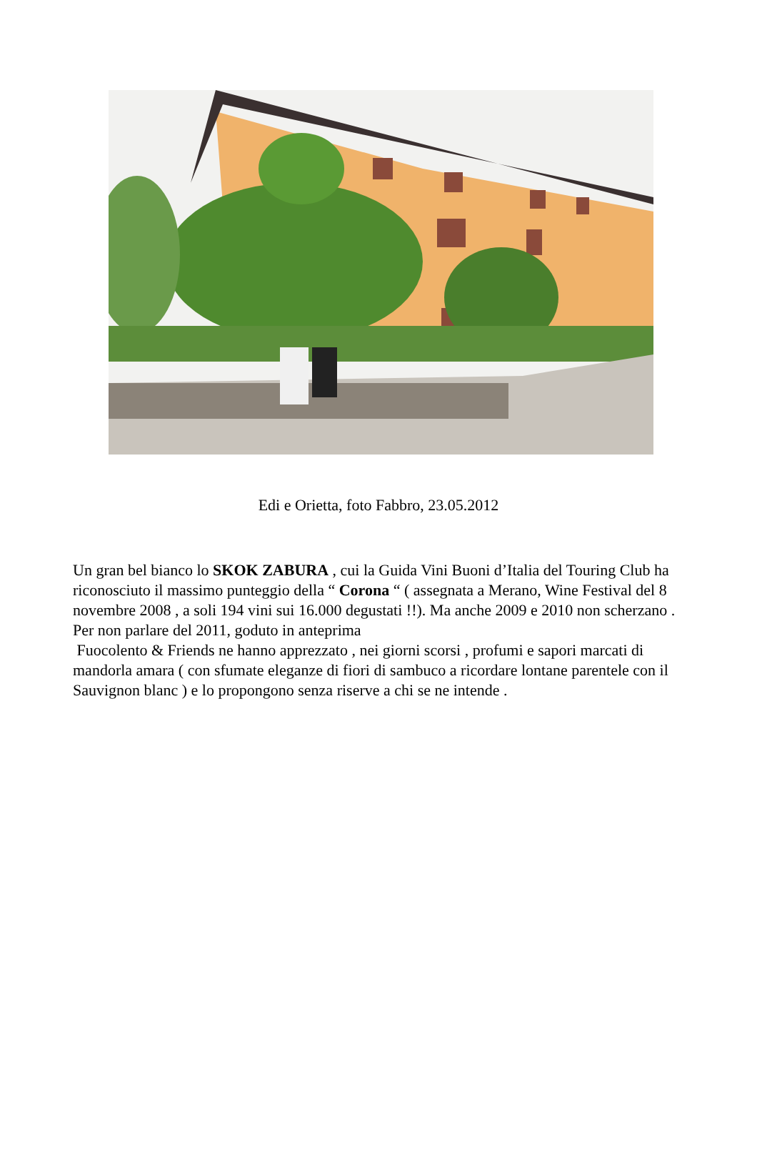Edi e Orietta, foto Fabbro, 23.05.2012
Un gran bel bianco lo SKOK ZABURA , cui la Guida Vini Buoni d’Italia del Touring Club ha riconosciuto il massimo punteggio della “ Corona “ ( assegnata a Merano, Wine Festival del 8 novembre 2008 , a soli 194 vini sui 16.000 degustati !!). Ma anche 2009 e 2010 non scherzano .
Per non parlare del 2011, goduto in anteprima
Fuocolento & Friends ne hanno apprezzato , nei giorni scorsi , profumi e sapori marcati di mandorla amara ( con sfumate eleganze di fiori di sambuco a ricordare lontane parentele con il Sauvignon blanc ) e lo propongono senza riserve a chi se ne intende .